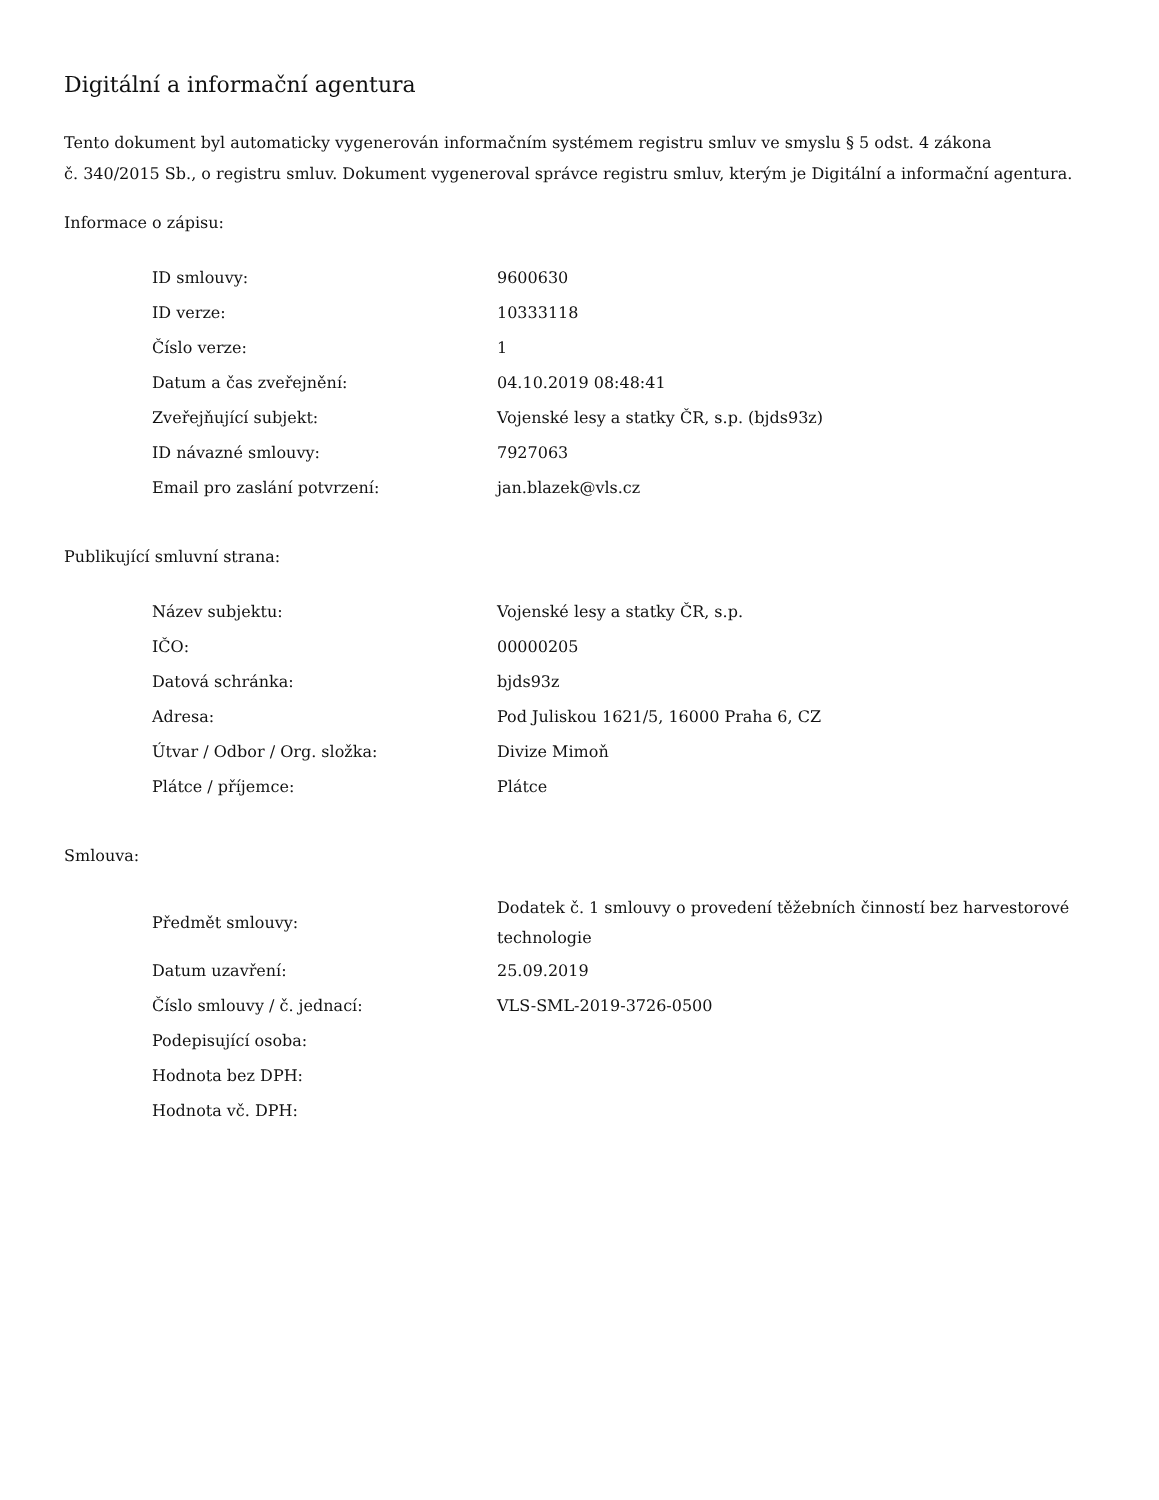Digitální a informační agentura
Tento dokument byl automaticky vygenerován informačním systémem registru smluv ve smyslu § 5 odst. 4 zákona
č. 340/2015 Sb., o registru smluv. Dokument vygeneroval správce registru smluv, kterým je Digitální a informační agentura.
Informace o zápisu:
| ID smlouvy: | 9600630 |
| ID verze: | 10333118 |
| Číslo verze: | 1 |
| Datum a čas zveřejnění: | 04.10.2019 08:48:41 |
| Zveřejňující subjekt: | Vojenské lesy a statky ČR, s.p. (bjds93z) |
| ID návazné smlouvy: | 7927063 |
| Email pro zaslání potvrzení: | jan.blazek@vls.cz |
Publikující smluvní strana:
| Název subjektu: | Vojenské lesy a statky ČR, s.p. |
| IČO: | 00000205 |
| Datová schránka: | bjds93z |
| Adresa: | Pod Juliskou 1621/5, 16000 Praha 6, CZ |
| Útvar / Odbor / Org. složka: | Divize Mimoň |
| Plátce / příjemce: | Plátce |
Smlouva:
| Předmět smlouvy: | Dodatek č. 1 smlouvy o provedení těžebních činností bez harvestorové technologie |
| Datum uzavření: | 25.09.2019 |
| Číslo smlouvy / č. jednací: | VLS-SML-2019-3726-0500 |
| Podepisující osoba: | |
| Hodnota bez DPH: | |
| Hodnota vč. DPH: | |